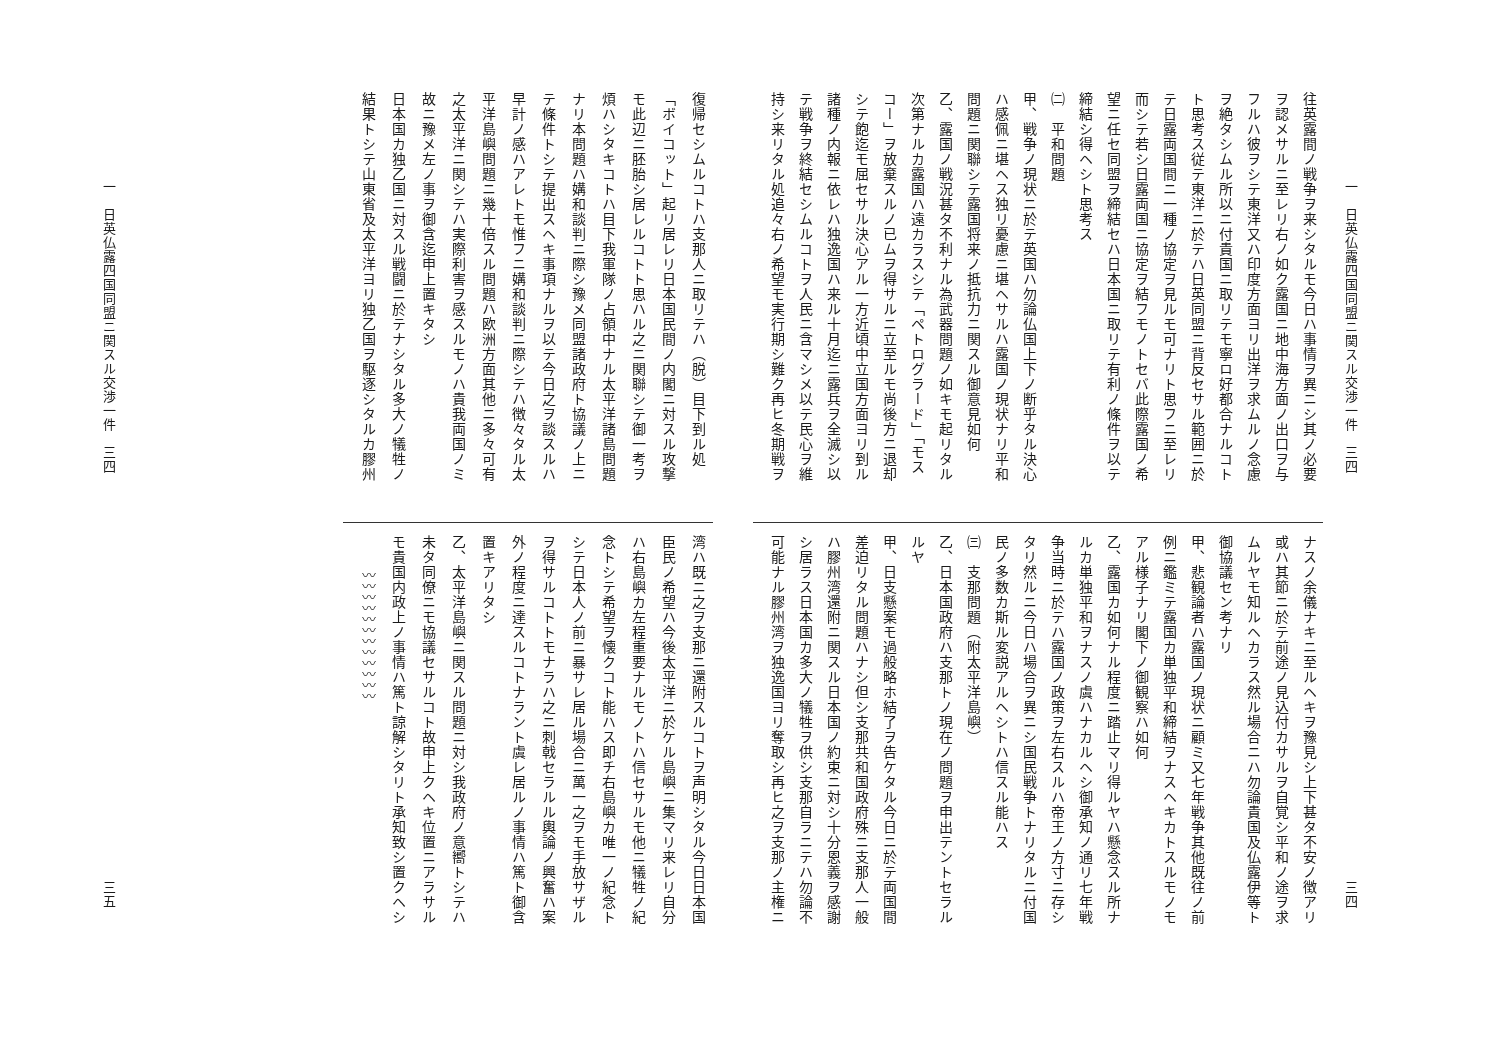一　日英仏露四国同盟ニ関スル交渉一件　三四
三四
往英露間ノ戦争ヲ来シタルモ今日ハ事情ヲ異ニシ其ノ必要
ヲ認メサルニ至レリ右ノ如ク露国ニ地中海方面ノ出口ヲ与
フルハ彼ヲシテ東洋又ハ印度方面ヨリ出洋ヲ求ムルノ念慮
ヲ絶タシムル所以ニ付貴国ニ取リテモ寧ロ好都合ナルコト
ト思考ス従テ東洋ニ於テハ日英同盟ニ背反セサル範囲ニ於
テ日露両国間ニ一種ノ協定ヲ見ルモ可ナリト思フニ至レリ
而シテ若シ日露両国ニ協定ヲ結フモノトセバ此際露国ノ希
望ニ任セ同盟ヲ締結セハ日本国ニ取リテ有利ノ條件ヲ以テ
締結シ得ヘシト思考ス
㈡　平和問題
甲、戦争ノ現状ニ於テ英国ハ勿論仏国上下ノ断乎タル決心
ハ感佩ニ堪ヘス独リ憂慮ニ堪ヘサルハ露国ノ現状ナリ平和
問題ニ関聯シテ露国将来ノ抵抗力ニ関スル御意見如何
乙、露国ノ戦況甚タ不利ナル為武器問題ノ如キモ起リタル
次第ナルカ露国ハ遠カラスシテ「ペトログラード」「モス
コー」ヲ放棄スルノ已ムヲ得サルニ立至ルモ尚後方ニ退却
シテ飽迄モ屈セサル決心アル一方近頃中立国方面ヨリ到ル
諸種ノ内報ニ依レハ独逸国ハ来ル十月迄ニ露兵ヲ全滅シ以
テ戦争ヲ終結セシムルコトヲ人民ニ含マシメ以テ民心ヲ維
持シ来リタル処追々右ノ希望モ実行期シ難ク再ヒ冬期戦ヲ
ナスノ余儀ナキニ至ルヘキヲ豫見シ上下甚タ不安ノ徴アリ
或ハ其節ニ於テ前途ノ見込付カサルヲ自覚シ平和ノ途ヲ求
ムルヤモ知ルヘカラス然ル場合ニハ勿論貴国及仏露伊等ト
御協議セン考ナリ
甲、悲観論者ハ露国ノ現状ニ顧ミ又七年戦争其他既往ノ前
例ニ鑑ミテ露国カ単独平和締結ヲナスヘキカトスルモノモ
アル様子ナリ閣下ノ御観察ハ如何
乙、露国カ如何ナル程度ニ踏止マリ得ルヤハ懸念スル所ナ
ルカ単独平和ヲナスノ虞ハナカルヘシ御承知ノ通リ七年戦
争当時ニ於テハ露国ノ政策ヲ左右スルハ帝王ノ方寸ニ存シ
タリ然ルニ今日ハ場合ヲ異ニシ国民戦争トナリタルニ付国
民ノ多数カ斯ル変説アルヘシトハ信スル能ハス
㈢　支那問題（附太平洋島嶼）
乙、日本国政府ハ支那トノ現在ノ問題ヲ申出テントセラル
ルヤ
甲、日支懸案モ過般略ホ結了ヲ告ケタル今日ニ於テ両国間
差迫リタル問題ハナシ但シ支那共和国政府殊ニ支那人一般
ハ膠州湾還附ニ関スル日本国ノ約束ニ対シ十分恩義ヲ感謝
シ居ラス日本国カ多大ノ犠牲ヲ供シ支那自ラニテハ勿論不
可能ナル膠州湾ヲ独逸国ヨリ奪取シ再ヒ之ヲ支那ノ主権ニ
復帰セシムルコトハ支那人ニ取リテハ（脱）目下到ル処
「ボイコット」起リ居レリ日本国民間ノ内閣ニ対スル攻撃
モ此辺ニ胚胎シ居レルコトト思ハル之ニ関聯シテ御一考ヲ
煩ハシタキコトハ目下我軍隊ノ占領中ナル太平洋諸島問題
ナリ本問題ハ媾和談判ニ際シ豫メ同盟諸政府ト協議ノ上ニ
テ條件トシテ提出スヘキ事項ナルヲ以テ今日之ヲ談スルハ
早計ノ感ハアレトモ惟フニ媾和談判ニ際シテハ徴々タル太
平洋島嶼問題ニ幾十倍スル問題ハ欧洲方面其他ニ多々可有
之太平洋ニ関シテハ実際利害ヲ感スルモノハ貴我両国ノミ
故ニ豫メ左ノ事ヲ御含迄申上置キタシ
日本国カ独乙国ニ対スル戦闘ニ於テナシタル多大ノ犠牲ノ
結果トシテ山東省及太平洋ヨリ独乙国ヲ駆逐シタルカ膠州
湾ハ既ニ之ヲ支那ニ還附スルコトヲ声明シタル今日日本国
臣民ノ希望ハ今後太平洋ニ於ケル島嶼ニ集マリ来レリ自分
ハ右島嶼カ左程重要ナルモノトハ信セサルモ他ニ犠牲ノ紀
念トシテ希望ヲ懐クコト能ハス即チ右島嶼カ唯一ノ紀念ト
シテ日本人ノ前ニ暴サレ居ル場合ニ萬一之ヲモ手放サザル
ヲ得サルコトトモナラハ之ニ刺戟セラルル輿論ノ興奮ハ案
外ノ程度ニ達スルコトナラント虞レ居ルノ事情ハ篤ト御含
置キアリタシ
乙、太平洋島嶼ニ関スル問題ニ対シ我政府ノ意嚮トシテハ
未タ同僚ニモ協議セサルコト故申上クヘキ位置ニアラサル
モ貴国内政上ノ事情ハ篤ト諒解シタリト承知致シ置クヘシ
　　　〰〰〰〰〰〰〰〰〰〰〰〰
一　日英仏露四国同盟ニ関スル交渉一件　三四
三五